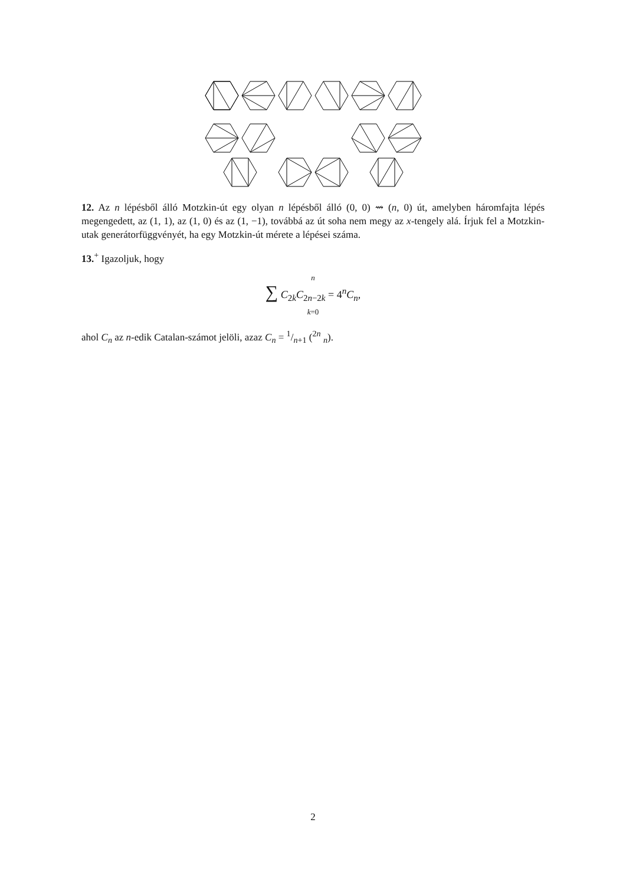12. Az n lépésből álló Motzkin-út egy olyan n lépésből álló (0, 0) ⇝ (n, 0) út, amelyben háromfajta lépés megengedett, az (1, 1), az (1, 0) és az (1, −1), továbbá az út soha nem megy az x-tengely alá. Írjuk fel a Motzkin-utak generátorfüggvényét, ha egy Motzkin-út mérete a lépései száma.
13.<sup>+</sup> Igazoljuk, hogy
n
∑ C<sub>2k</sub>C<sub>2n−2k</sub> = 4<sup>n</sup>C<sub>n</sub>,
k=0
ahol C<sub>n</sub> az n-edik Catalan-számot jelöli, azaz C<sub>n</sub> = 1/n+1 (<sup>2n</sup> <sub>n</sub>).
2